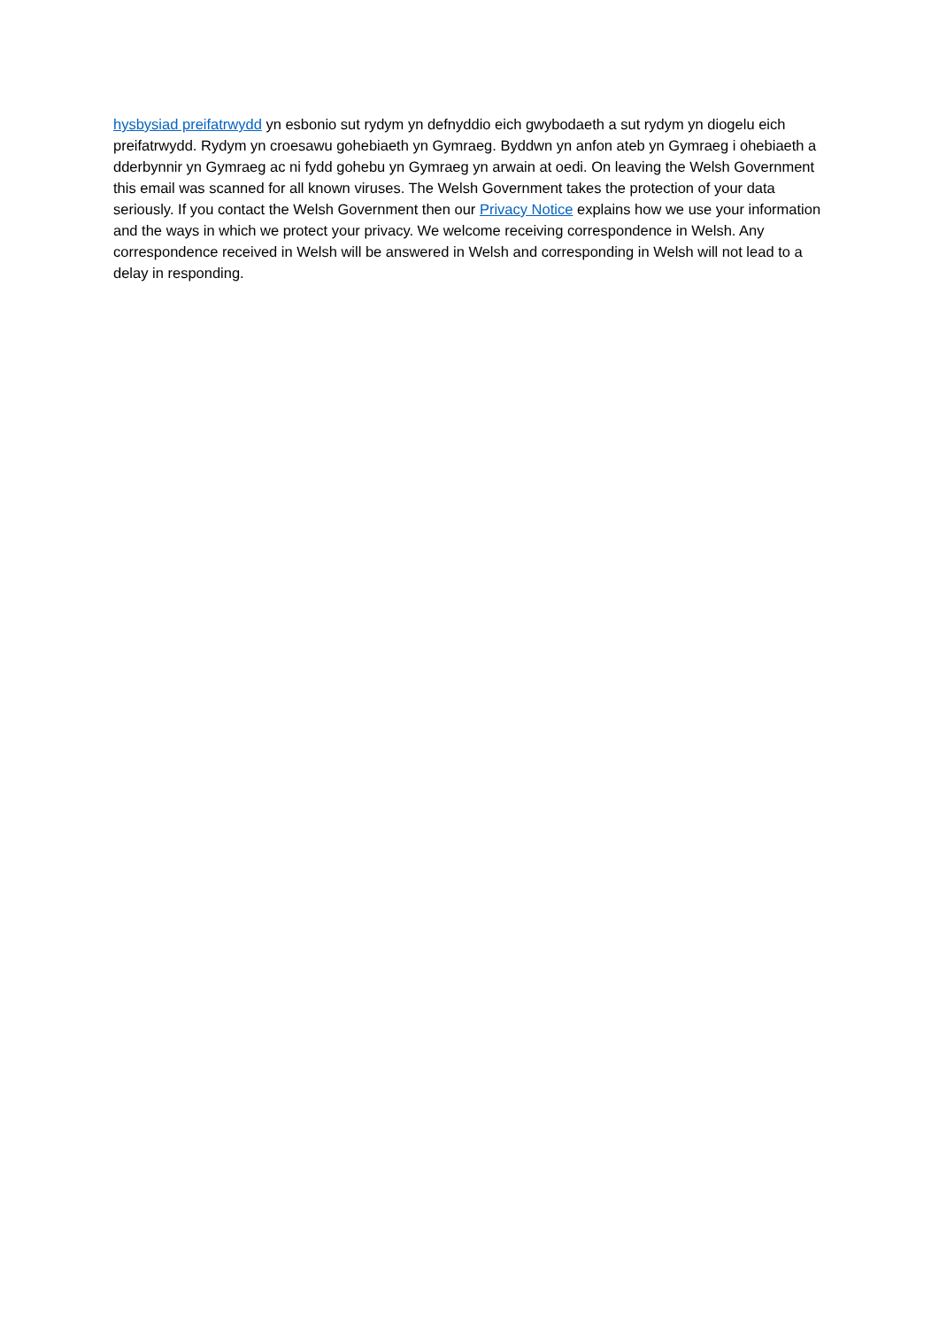hysbysiad preifatrwydd yn esbonio sut rydym yn defnyddio eich gwybodaeth a sut rydym yn diogelu eich preifatrwydd. Rydym yn croesawu gohebiaeth yn Gymraeg. Byddwn yn anfon ateb yn Gymraeg i ohebiaeth a dderbynnir yn Gymraeg ac ni fydd gohebu yn Gymraeg yn arwain at oedi. On leaving the Welsh Government this email was scanned for all known viruses. The Welsh Government takes the protection of your data seriously. If you contact the Welsh Government then our Privacy Notice explains how we use your information and the ways in which we protect your privacy. We welcome receiving correspondence in Welsh. Any correspondence received in Welsh will be answered in Welsh and corresponding in Welsh will not lead to a delay in responding.